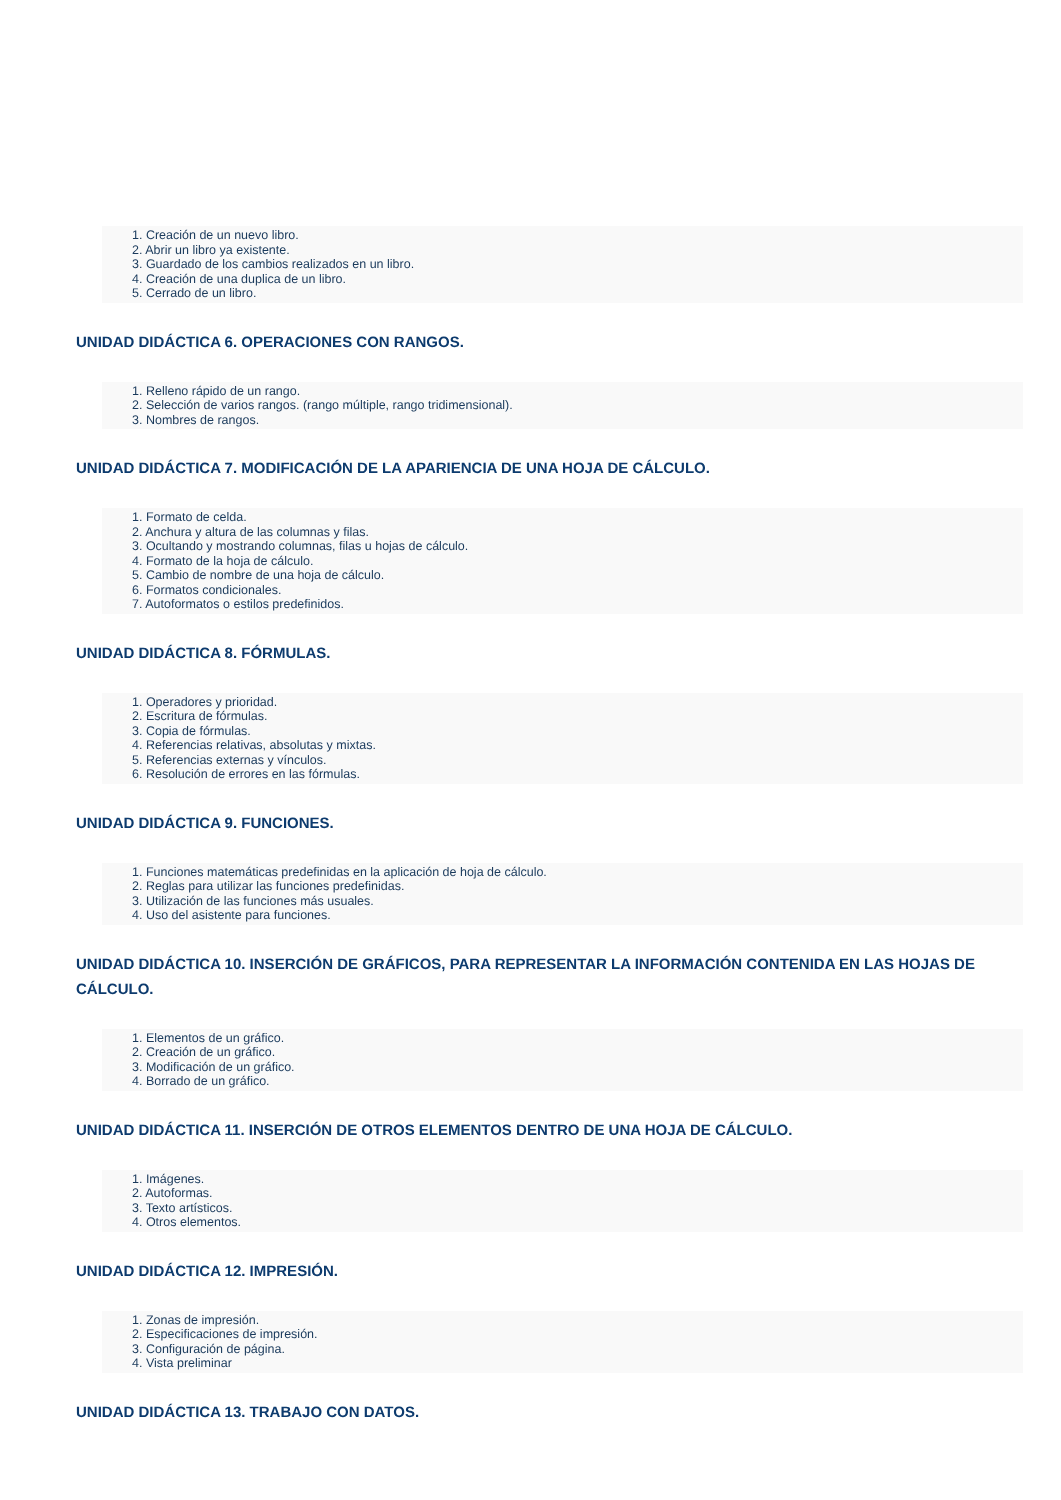1. Creación de un nuevo libro.
2. Abrir un libro ya existente.
3. Guardado de los cambios realizados en un libro.
4. Creación de una duplica de un libro.
5. Cerrado de un libro.
UNIDAD DIDÁCTICA 6. OPERACIONES CON RANGOS.
1. Relleno rápido de un rango.
2. Selección de varios rangos. (rango múltiple, rango tridimensional).
3. Nombres de rangos.
UNIDAD DIDÁCTICA 7. MODIFICACIÓN DE LA APARIENCIA DE UNA HOJA DE CÁLCULO.
1. Formato de celda.
2. Anchura y altura de las columnas y filas.
3. Ocultando y mostrando columnas, filas u hojas de cálculo.
4. Formato de la hoja de cálculo.
5. Cambio de nombre de una hoja de cálculo.
6. Formatos condicionales.
7. Autoformatos o estilos predefinidos.
UNIDAD DIDÁCTICA 8. FÓRMULAS.
1. Operadores y prioridad.
2. Escritura de fórmulas.
3. Copia de fórmulas.
4. Referencias relativas, absolutas y mixtas.
5. Referencias externas y vínculos.
6. Resolución de errores en las fórmulas.
UNIDAD DIDÁCTICA 9. FUNCIONES.
1. Funciones matemáticas predefinidas en la aplicación de hoja de cálculo.
2. Reglas para utilizar las funciones predefinidas.
3. Utilización de las funciones más usuales.
4. Uso del asistente para funciones.
UNIDAD DIDÁCTICA 10. INSERCIÓN DE GRÁFICOS, PARA REPRESENTAR LA INFORMACIÓN CONTENIDA EN LAS HOJAS DE CÁLCULO.
1. Elementos de un gráfico.
2. Creación de un gráfico.
3. Modificación de un gráfico.
4. Borrado de un gráfico.
UNIDAD DIDÁCTICA 11. INSERCIÓN DE OTROS ELEMENTOS DENTRO DE UNA HOJA DE CÁLCULO.
1. Imágenes.
2. Autoformas.
3. Texto artísticos.
4. Otros elementos.
UNIDAD DIDÁCTICA 12. IMPRESIÓN.
1. Zonas de impresión.
2. Especificaciones de impresión.
3. Configuración de página.
4. Vista preliminar
UNIDAD DIDÁCTICA 13. TRABAJO CON DATOS.